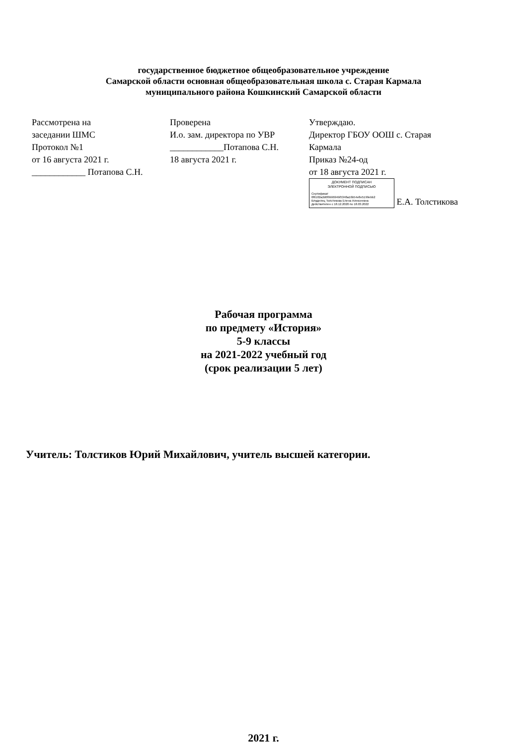государственное бюджетное общеобразовательное учреждение
Самарской области основная общеобразовательная школа с. Старая Кармала
муниципального района Кошкинский Самарской области
| Рассмотрена на заседании ШМС Протокол №1 от 16 августа 2021 г. ____________ Потапова С.Н. | Проверена И.о. зам. директора по УВР ____________Потапова С.Н. 18 августа 2021 г. | Утверждаю. Директор ГБОУ ООШ с. Старая Кармала Приказ №24-од от 18 августа 2021 г. ДОКУМЕНТ ПОДПИСАН ЭЛЕКТРОННОЙ ПОДПИСЬЮ Сертификат 0f6102a2d6f9b9694bf5348a16b54e8e5199ebb2 Владелец Толстикова Елена Алексеевна Действителен с 18.12.2020 по 18.03.2022 Е.А. Толстикова |
Рабочая программа
по предмету «История»
5-9 классы
на 2021-2022 учебный год
(срок реализации 5 лет)
Учитель: Толстиков Юрий Михайлович, учитель высшей категории.
2021 г.